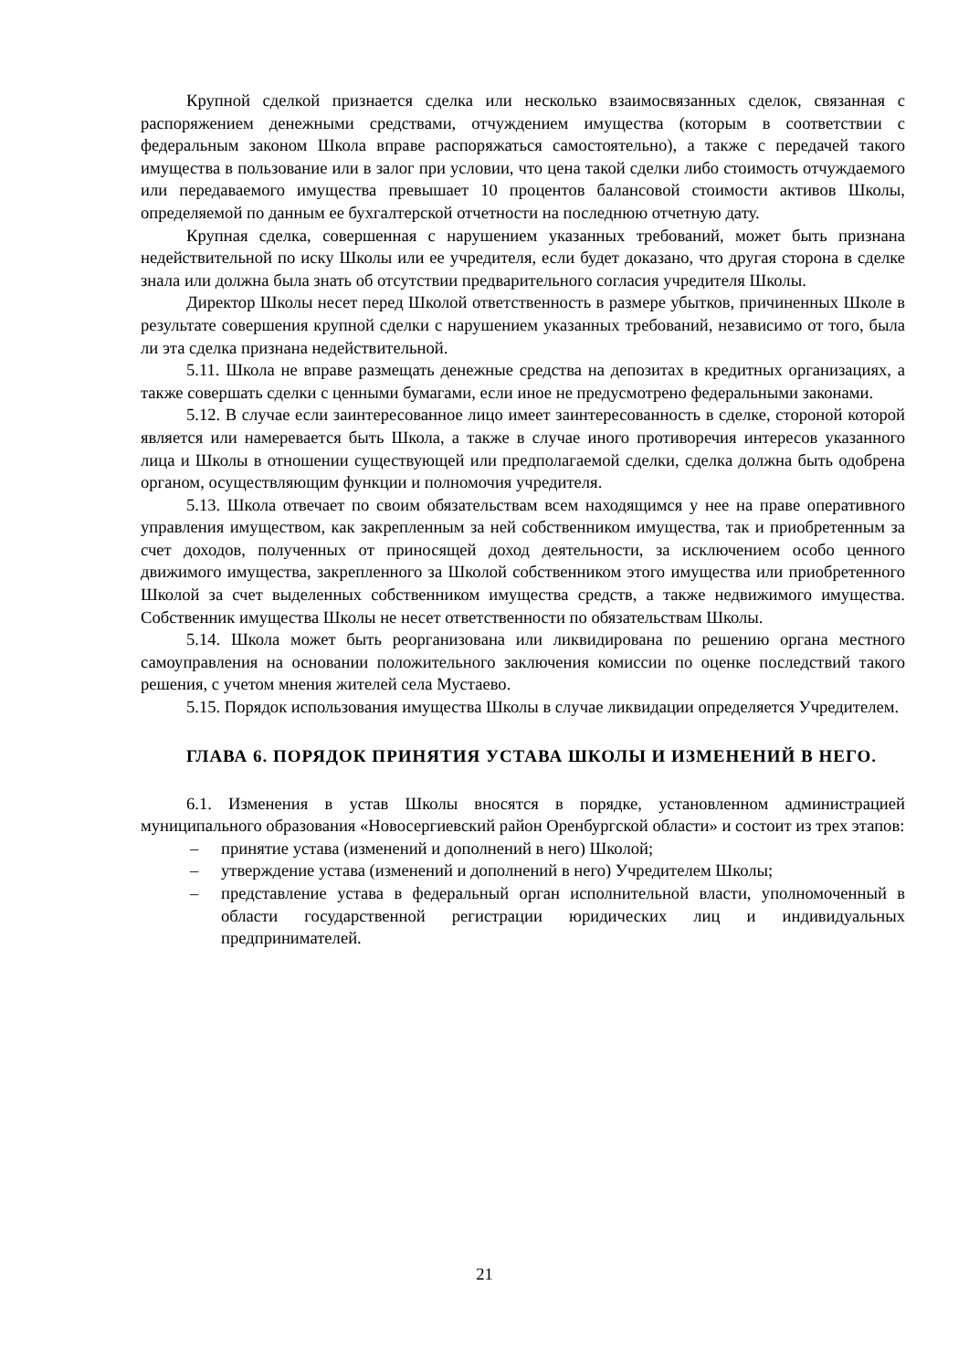Крупной сделкой признается сделка или несколько взаимосвязанных сделок, связанная с распоряжением денежными средствами, отчуждением имущества (которым в соответствии с федеральным законом Школа вправе распоряжаться самостоятельно), а также с передачей такого имущества в пользование или в залог при условии, что цена такой сделки либо стоимость отчуждаемого или передаваемого имущества превышает 10 процентов балансовой стоимости активов Школы, определяемой по данным ее бухгалтерской отчетности на последнюю отчетную дату.
Крупная сделка, совершенная с нарушением указанных требований, может быть признана недействительной по иску Школы или ее учредителя, если будет доказано, что другая сторона в сделке знала или должна была знать об отсутствии предварительного согласия учредителя Школы.
Директор Школы несет перед Школой ответственность в размере убытков, причиненных Школе в результате совершения крупной сделки с нарушением указанных требований, независимо от того, была ли эта сделка признана недействительной.
5.11. Школа не вправе размещать денежные средства на депозитах в кредитных организациях, а также совершать сделки с ценными бумагами, если иное не предусмотрено федеральными законами.
5.12. В случае если заинтересованное лицо имеет заинтересованность в сделке, стороной которой является или намеревается быть Школа, а также в случае иного противоречия интересов указанного лица и Школы в отношении существующей или предполагаемой сделки, сделка должна быть одобрена органом, осуществляющим функции и полномочия учредителя.
5.13. Школа отвечает по своим обязательствам всем находящимся у нее на праве оперативного управления имуществом, как закрепленным за ней собственником имущества, так и приобретенным за счет доходов, полученных от приносящей доход деятельности, за исключением особо ценного движимого имущества, закрепленного за Школой собственником этого имущества или приобретенного Школой за счет выделенных собственником имущества средств, а также недвижимого имущества. Собственник имущества Школы не несет ответственности по обязательствам Школы.
5.14. Школа может быть реорганизована или ликвидирована по решению органа местного самоуправления на основании положительного заключения комиссии по оценке последствий такого решения, с учетом мнения жителей села Мустаево.
5.15. Порядок использования имущества Школы в случае ликвидации определяется Учредителем.
ГЛАВА 6. ПОРЯДОК ПРИНЯТИЯ УСТАВА ШКОЛЫ И ИЗМЕНЕНИЙ В НЕГО.
6.1. Изменения в устав Школы вносятся в порядке, установленном администрацией муниципального образования «Новосергиевский район Оренбургской области» и состоит из трех этапов:
– принятие устава (изменений и дополнений в него) Школой;
– утверждение устава (изменений и дополнений в него) Учредителем Школы;
– представление устава в федеральный орган исполнительной власти, уполномоченный в области государственной регистрации юридических лиц и индивидуальных предпринимателей.
21